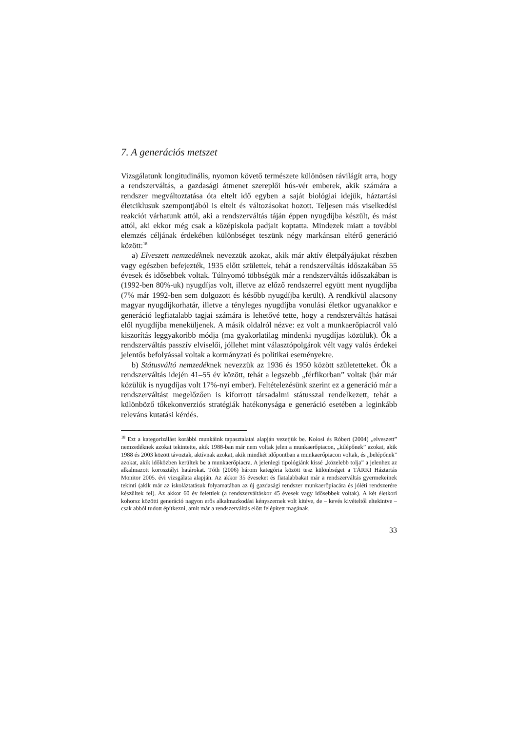7. A generációs metszet
Vizsgálatunk longitudinális, nyomon követő természete különösen rávilágít arra, hogy a rendszerváltás, a gazdasági átmenet szereplői hús-vér emberek, akik számára a rendszer megváltoztatása óta eltelt idő egyben a saját biológiai idejük, háztartási életciklusuk szempontjából is eltelt és változásokat hozott. Teljesen más viselkedési reakciót várhatunk attól, aki a rendszerváltás táján éppen nyugdíjba készült, és mást attól, aki ekkor még csak a középiskola padjait koptatta. Mindezek miatt a további elemzés céljának érdekében különbséget teszünk négy markánsan eltérő generáció között:<sup>18</sup>
a) Elveszett nemzedéknek nevezzük azokat, akik már aktív életpályájukat részben vagy egészben befejezték, 1935 előtt születtek, tehát a rendszerváltás időszakában 55 évesek és idősebbek voltak. Túlnyomó többségük már a rendszerváltás időszakában is (1992-ben 80%-uk) nyugdíjas volt, illetve az előző rendszerrel együtt ment nyugdíjba (7% már 1992-ben sem dolgozott és később nyugdíjba került). A rendkívül alacsony magyar nyugdíjkorhatár, illetve a tényleges nyugdíjba vonulási életkor ugyanakkor e generáció legfiatalabb tagjai számára is lehetővé tette, hogy a rendszerváltás hatásai elől nyugdíjba meneküljenek. A másik oldalról nézve: ez volt a munkaerőpiacról való kiszorítás leggyakoribb módja (ma gyakorlatilag mindenki nyugdíjas közülük). Ők a rendszerváltás passzív elviselői, jóllehet mint választópolgárok vélt vagy valós érdekei jelentős befolyással voltak a kormányzati és politikai eseményekre.
b) Státusváltó nemzedéknek nevezzük az 1936 és 1950 között születetteket. Ők a rendszerváltás idején 41–55 év között, tehát a legszebb „férfikorban” voltak (bár már közülük is nyugdíjas volt 17%-nyi ember). Feltételezésünk szerint ez a generáció már a rendszerváltást megelőzően is kiforrott társadalmi státusszal rendelkezett, tehát a különböző tőkekonverziós stratégiák hatékonysága e generáció esetében a leginkább releváns kutatási kérdés.
<sup>18</sup> Ezt a kategorizálást korábbi munkáink tapasztalatai alapján vezetjük be. Kolosi és Róbert (2004) „elveszett” nemzedéknek azokat tekintette, akik 1988-ban már nem voltak jelen a munkaerőpiacon, „kilépőnek” azokat, akik 1988 és 2003 között távoztak, aktívnak azokat, akik mindkét időpontban a munkaerőpiacon voltak, és „belépőnek” azokat, akik időközben kerültek be a munkaerőpiacra. A jelenlegi tipológiánk kissé „közelebb tolja” a jelenhez az alkalmazott korosztályi határokat. Tóth (2006) három kategória között tesz különbséget a TÁRKI Háztartás Monitor 2005. évi vizsgálata alapján. Az akkor 35 éveseket és fiatalabbakat már a rendszerváltás gyermekeinek tekinti (akik már az iskoláztatásuk folyamatában az új gazdasági rendszer munkaerőpiacára és jóléti rendszerére készültek fel). Az akkor 60 év felettiek (a rendszerváltáskor 45 évesek vagy idősebbek voltak). A két életkori kohorsz közötti generáció nagyon erős alkalmazkodási kényszernek volt kitéve, de – kevés kivételtől eltekintve – csak abból tudott építkezni, amit már a rendszerváltás előtt felépített magának.
33